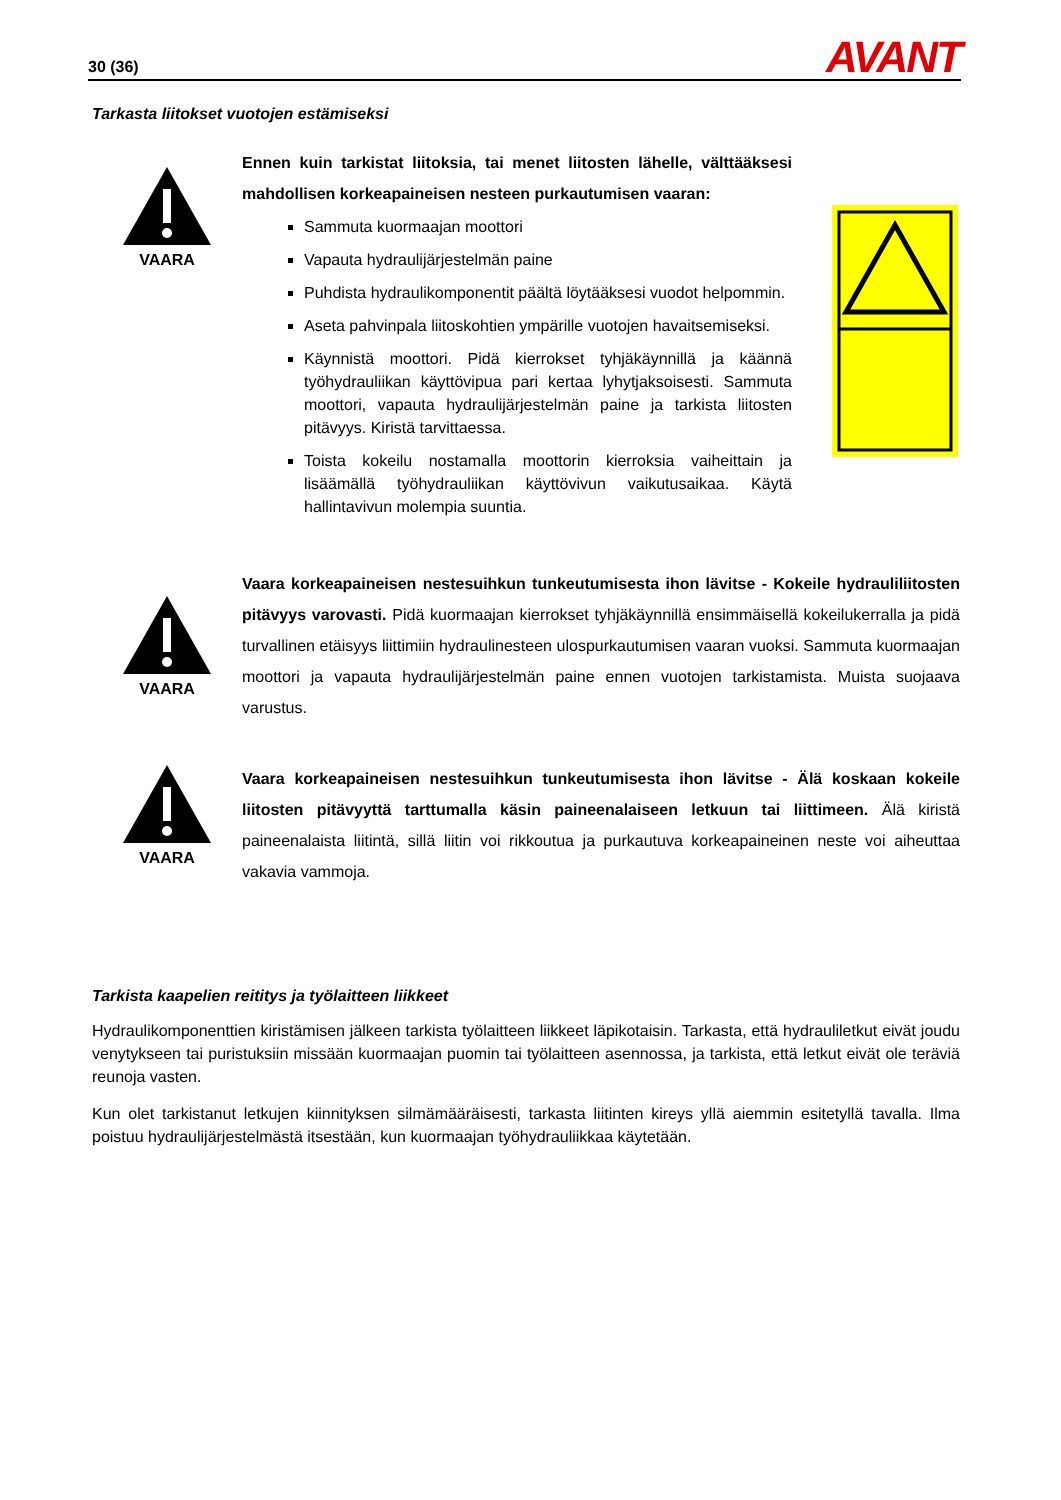30 (36) AVANT
Tarkasta liitokset vuotojen estämiseksi
VAARA
Ennen kuin tarkistat liitoksia, tai menet liitosten lähelle, välttääksesi mahdollisen korkeapaineisen nesteen purkautumisen vaaran:
Sammuta kuormaajan moottori
Vapauta hydraulijärjestelmän paine
Puhdista hydraulikomponentit päältä löytääksesi vuodot helpommin.
Aseta pahvinpala liitoskohtien ympärille vuotojen havaitsemiseksi.
Käynnistä moottori. Pidä kierrokset tyhjäkäynnillä ja käännä työhydrauliikan käyttövipua pari kertaa lyhytjaksoisesti. Sammuta moottori, vapauta hydraulijärjestelmän paine ja tarkista liitosten pitävyys. Kiristä tarvittaessa.
Toista kokeilu nostamalla moottorin kierroksia vaiheittain ja lisäämällä työhydrauliikan käyttövivun vaikutusaikaa. Käytä hallintavivun molempia suuntia.
VAARA
Vaara korkeapaineisen nestesuihkun tunkeutumisesta ihon lävitse - Kokeile hydrauliliitosten pitävyys varovasti. Pidä kuormaajan kierrokset tyhjäkäynnillä ensimmäisellä kokeilukerralla ja pidä turvallinen etäisyys liittimiin hydraulinesteen ulospurkautumisen vaaran vuoksi. Sammuta kuormaajan moottori ja vapauta hydraulijärjestelmän paine ennen vuotojen tarkistamista. Muista suojaava varustus.
VAARA
Vaara korkeapaineisen nestesuihkun tunkeutumisesta ihon lävitse - Älä koskaan kokeile liitosten pitävyyttä tarttumalla käsin paineenalaiseen letkuun tai liittimeen. Älä kiristä paineenalaista liitintä, sillä liitin voi rikkoutua ja purkautuva korkeapaineinen neste voi aiheuttaa vakavia vammoja.
Tarkista kaapelien reititys ja työlaitteen liikkeet
Hydraulikomponenttien kiristämisen jälkeen tarkista työlaitteen liikkeet läpikotaisin. Tarkasta, että hydrauliletkut eivät joudu venytykseen tai puristuksiin missään kuormaajan puomin tai työlaitteen asennossa, ja tarkista, että letkut eivät ole teräviä reunoja vasten.
Kun olet tarkistanut letkujen kiinnityksen silmämääräisesti, tarkasta liitinten kireys yllä aiemmin esitetyllä tavalla. Ilma poistuu hydraulijärjestelmästä itsestään, kun kuormaajan työhydrauliikkaa käytetään.